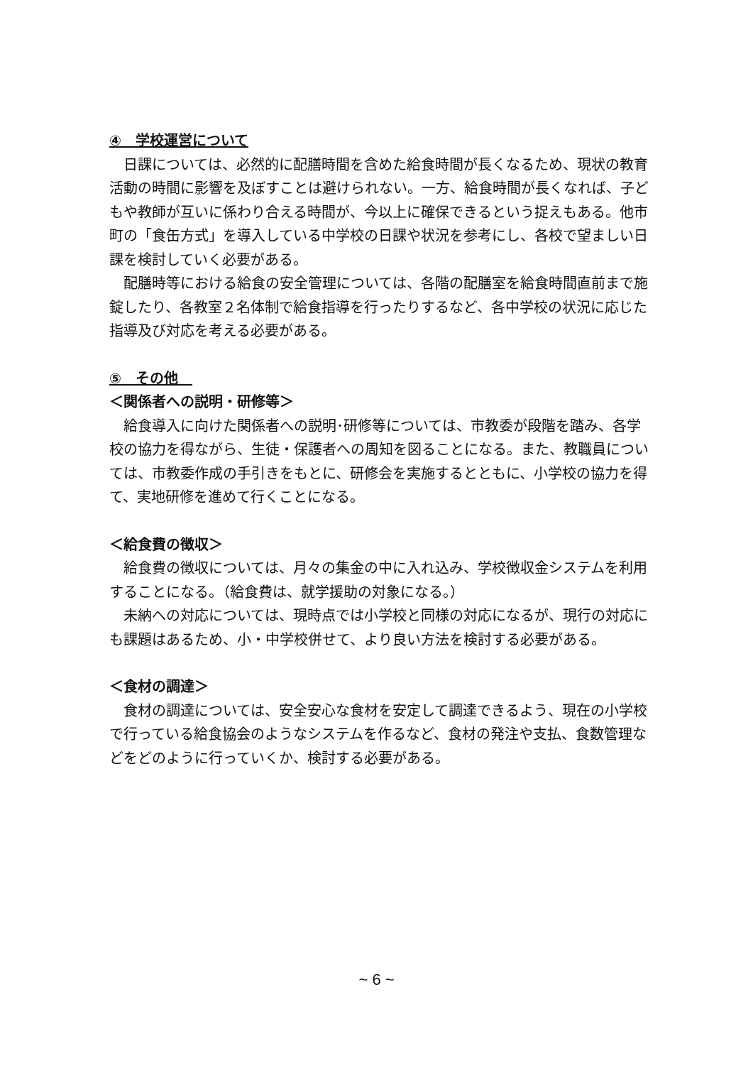④　学校運営について
日課については、必然的に配膳時間を含めた給食時間が長くなるため、現状の教育活動の時間に影響を及ぼすことは避けられない。一方、給食時間が長くなれば、子どもや教師が互いに係わり合える時間が、今以上に確保できるという捉えもある。他市町の「食缶方式」を導入している中学校の日課や状況を参考にし、各校で望ましい日課を検討していく必要がある。
配膳時等における給食の安全管理については、各階の配膳室を給食時間直前まで施錠したり、各教室２名体制で給食指導を行ったりするなど、各中学校の状況に応じた指導及び対応を考える必要がある。
⑤　その他　
＜関係者への説明・研修等＞
給食導入に向けた関係者への説明･研修等については、市教委が段階を踏み、各学校の協力を得ながら、生徒・保護者への周知を図ることになる。また、教職員については、市教委作成の手引きをもとに、研修会を実施するとともに、小学校の協力を得て、実地研修を進めて行くことになる。
＜給食費の徴収＞
給食費の徴収については、月々の集金の中に入れ込み、学校徴収金システムを利用することになる。（給食費は、就学援助の対象になる。）
未納への対応については、現時点では小学校と同様の対応になるが、現行の対応にも課題はあるため、小・中学校併せて、より良い方法を検討する必要がある。
＜食材の調達＞
食材の調達については、安全安心な食材を安定して調達できるよう、現在の小学校で行っている給食協会のようなシステムを作るなど、食材の発注や支払、食数管理などをどのように行っていくか、検討する必要がある。
~ 6 ~